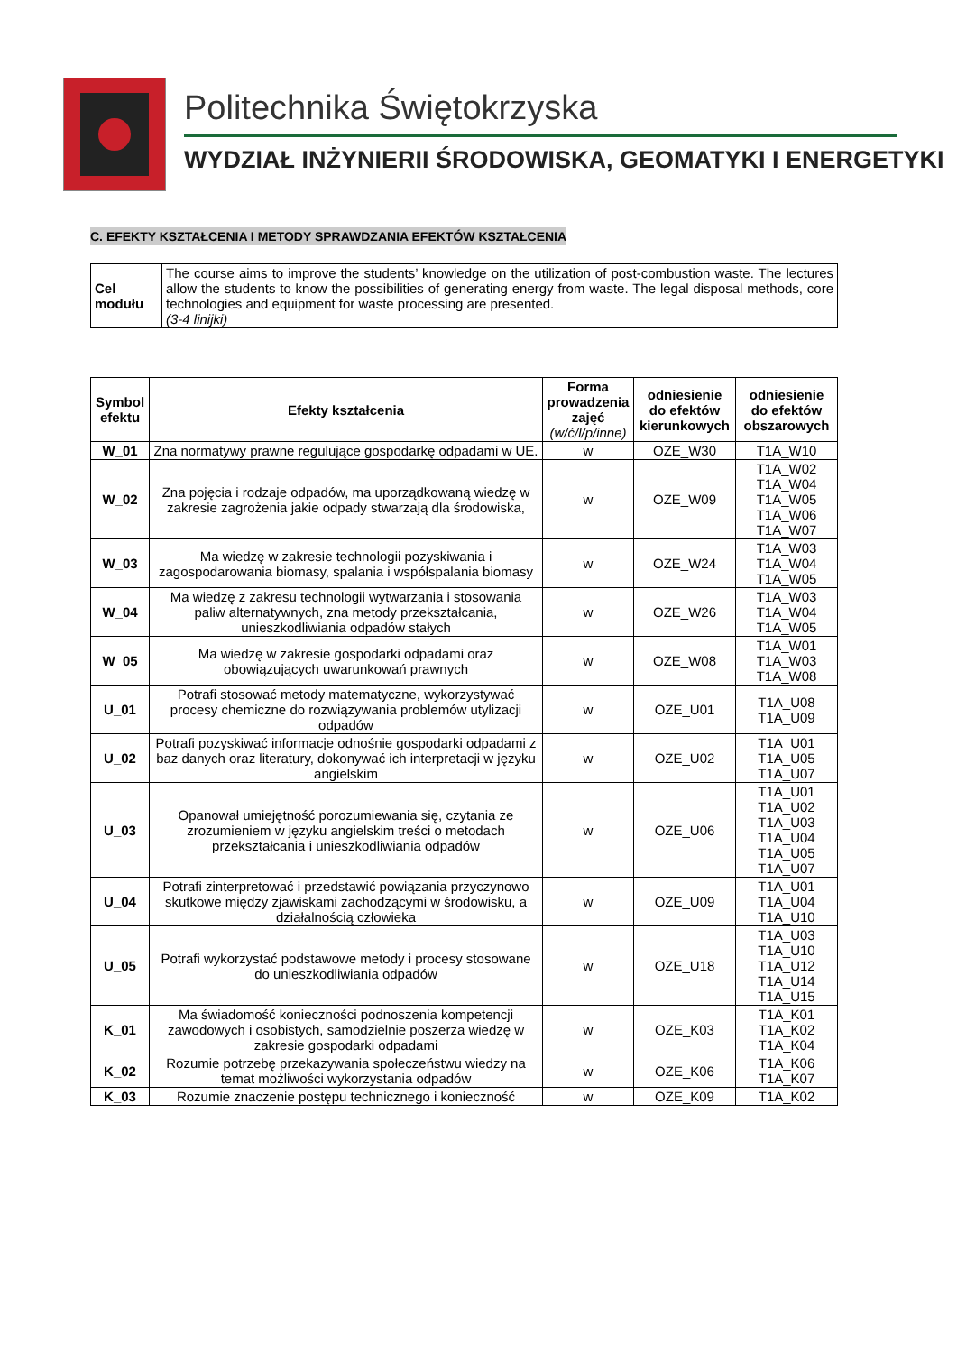Politechnika Świętokrzyska
WYDZIAŁ INŻYNIERII ŚRODOWISKA, GEOMATYKI I ENERGETYKI
C. EFEKTY KSZTAŁCENIA I METODY SPRAWDZANIA EFEKTÓW KSZTAŁCENIA
| Cel modułu | The course aims to improve the students’ knowledge on the utilization of post-combustion waste. The lectures allow the students to know the possibilities of generating energy from waste. The legal disposal methods, core technologies and equipment for waste processing are presented. (3-4 linijki) |
| Symbol efektu | Efekty kształcenia | Forma prowadzenia zajęć (w/ć/l/p/inne) | odniesienie do efektów kierunkowych | odniesienie do efektów obszarowych |
| --- | --- | --- | --- | --- |
| W_01 | Zna normatywy prawne regulujące gospodarkę odpadami w UE. | w | OZE_W30 | T1A_W10 |
| W_02 | Zna pojęcia i rodzaje odpadów, ma uporządkowaną wiedzę w zakresie zagrożenia jakie odpady stwarzają dla środowiska, | w | OZE_W09 | T1A_W02 T1A_W04 T1A_W05 T1A_W06 T1A_W07 |
| W_03 | Ma wiedzę w zakresie technologii pozyskiwania i zagospodarowania biomasy, spalania i współspalania biomasy | w | OZE_W24 | T1A_W03 T1A_W04 T1A_W05 |
| W_04 | Ma wiedzę z zakresu technologii wytwarzania i stosowania paliw alternatywnych, zna metody przekształcania, unieszkodliwiania odpadów stałych | w | OZE_W26 | T1A_W03 T1A_W04 T1A_W05 |
| W_05 | Ma wiedzę w zakresie gospodarki odpadami oraz obowiązujących uwarunkowań prawnych | w | OZE_W08 | T1A_W01 T1A_W03 T1A_W08 |
| U_01 | Potrafi stosować metody matematyczne, wykorzystywać procesy chemiczne do rozwiązywania problemów utylizacji odpadów | w | OZE_U01 | T1A_U08 T1A_U09 |
| U_02 | Potrafi pozyskiwać informacje odnośnie gospodarki odpadami z baz danych oraz literatury, dokonywać ich interpretacji w języku angielskim | w | OZE_U02 | T1A_U01 T1A_U05 T1A_U07 |
| U_03 | Opanował umiejętność porozumiewania się, czytania ze zrozumieniem w języku angielskim treści o metodach przekształcania i unieszkodliwiania odpadów | w | OZE_U06 | T1A_U01 T1A_U02 T1A_U03 T1A_U04 T1A_U05 T1A_U07 |
| U_04 | Potrafi zinterpretować i przedstawić powiązania przyczynowo skutkowe między zjawiskami zachodzącymi w środowisku, a działalnością człowieka | w | OZE_U09 | T1A_U01 T1A_U04 T1A_U10 |
| U_05 | Potrafi wykorzystać podstawowe metody i procesy stosowane do unieszkodliwiania odpadów | w | OZE_U18 | T1A_U03 T1A_U10 T1A_U12 T1A_U14 T1A_U15 |
| K_01 | Ma świadomość konieczności podnoszenia kompetencji zawodowych i osobistych, samodzielnie poszerza wiedzę w zakresie gospodarki odpadami | w | OZE_K03 | T1A_K01 T1A_K02 T1A_K04 |
| K_02 | Rozumie potrzebę przekazywania społeczeństwu wiedzy na temat możliwości wykorzystania odpadów | w | OZE_K06 | T1A_K06 T1A_K07 |
| K_03 | Rozumie znaczenie postępu technicznego i konieczność | w | OZE_K09 | T1A_K02 |